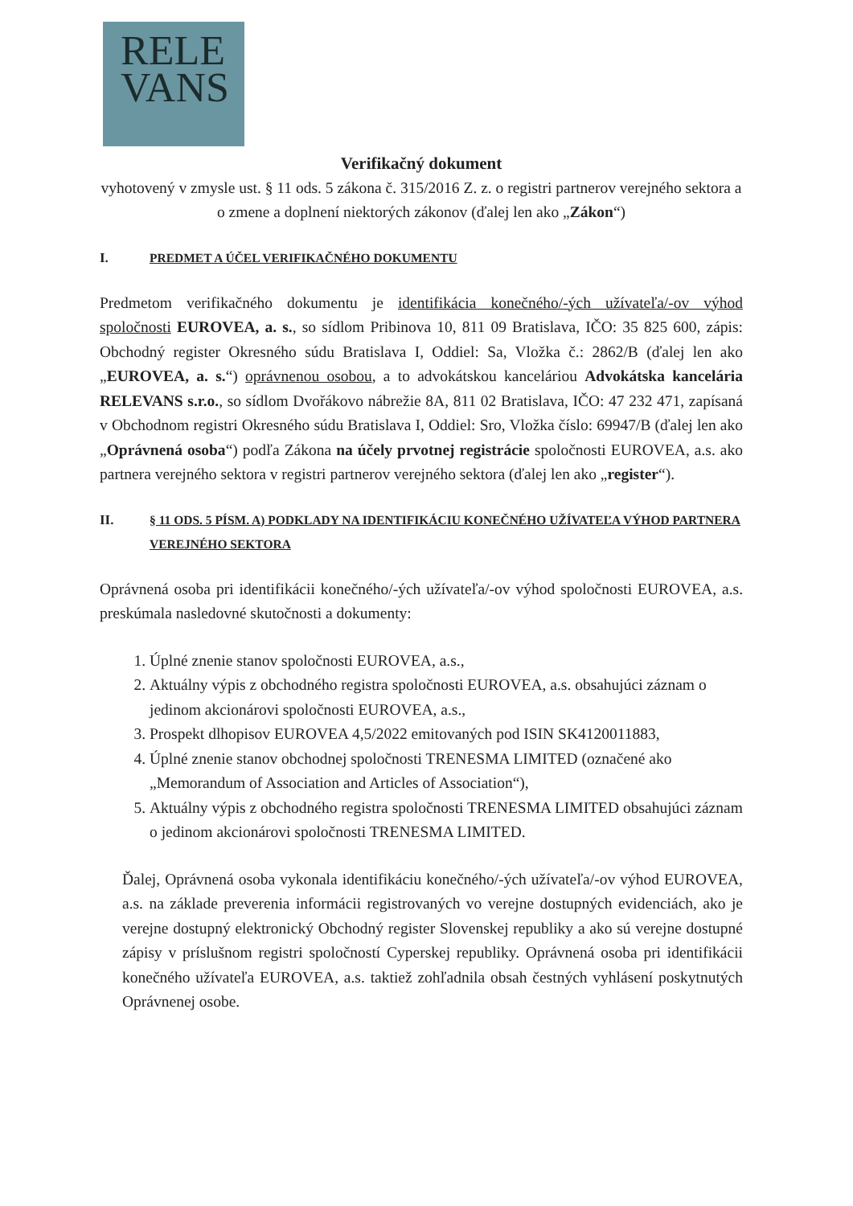RELE
VANS
Verifikačný dokument
vyhotovený v zmysle ust. § 11 ods. 5 zákona č. 315/2016 Z. z. o registri partnerov verejného sektora a o zmene a doplnení niektorých zákonov (ďalej len ako „Zákon“)
I. PREDMET A ÚČEL VERIFIKAČNÉHO DOKUMENTU
Predmetom verifikačného dokumentu je identifikácia konečného/-ých užívateľa/-ov výhod spoločnosti EUROVEA, a. s., so sídlom Pribinova 10, 811 09 Bratislava, IČO: 35 825 600, zápis: Obchodný register Okresného súdu Bratislava I, Oddiel: Sa, Vložka č.: 2862/B (ďalej len ako „EUROVEA, a. s.“) oprávnenou osobou, a to advokátskou kanceláriou Advokátska kancelária RELEVANS s.r.o., so sídlom Dvořákovo nábrežie 8A, 811 02 Bratislava, IČO: 47 232 471, zapísaná v Obchodnom registri Okresného súdu Bratislava I, Oddiel: Sro, Vložka číslo: 69947/B (ďalej len ako „Oprávnená osoba“) podľa Zákona na účely prvotnej registrácie spoločnosti EUROVEA, a.s. ako partnera verejného sektora v registri partnerov verejného sektora (ďalej len ako „register“).
II. § 11 ODS. 5 PÍSM. A) PODKLADY NA IDENTIFIKÁCIU KONEČNÉHO UŽÍVATEĽA VÝHOD PARTNERA VEREJNÉHO SEKTORA
Oprávnená osoba pri identifikácii konečného/-ých užívateľa/-ov výhod spoločnosti EUROVEA, a.s. preskúmala nasledovné skutočnosti a dokumenty:
1. Úplné znenie stanov spoločnosti EUROVEA, a.s.,
2. Aktuálny výpis z obchodného registra spoločnosti EUROVEA, a.s. obsahujúci záznam o jedinom akcionárovi spoločnosti EUROVEA, a.s.,
3. Prospekt dlhopisov EUROVEA 4,5/2022 emitovaných pod ISIN SK4120011883,
4. Úplné znenie stanov obchodnej spoločnosti TRENESMA LIMITED (označené ako „Memorandum of Association and Articles of Association“),
5. Aktuálny výpis z obchodného registra spoločnosti TRENESMA LIMITED obsahujúci záznam o jedinom akcionárovi spoločnosti TRENESMA LIMITED.
Ďalej, Oprávnená osoba vykonala identifikáciu konečného/-ých užívateľa/-ov výhod EUROVEA, a.s. na základe preverenia informácii registrovaných vo verejne dostupných evidenciách, ako je verejne dostupný elektronický Obchodný register Slovenskej republiky a ako sú verejne dostupné zápisy v príslušnom registri spoločností Cyperskej republiky. Oprávnená osoba pri identifikácii konečného užívateľa EUROVEA, a.s. taktiež zohľadnila obsah čestných vyhlásení poskytnutých Oprávnenej osobe.